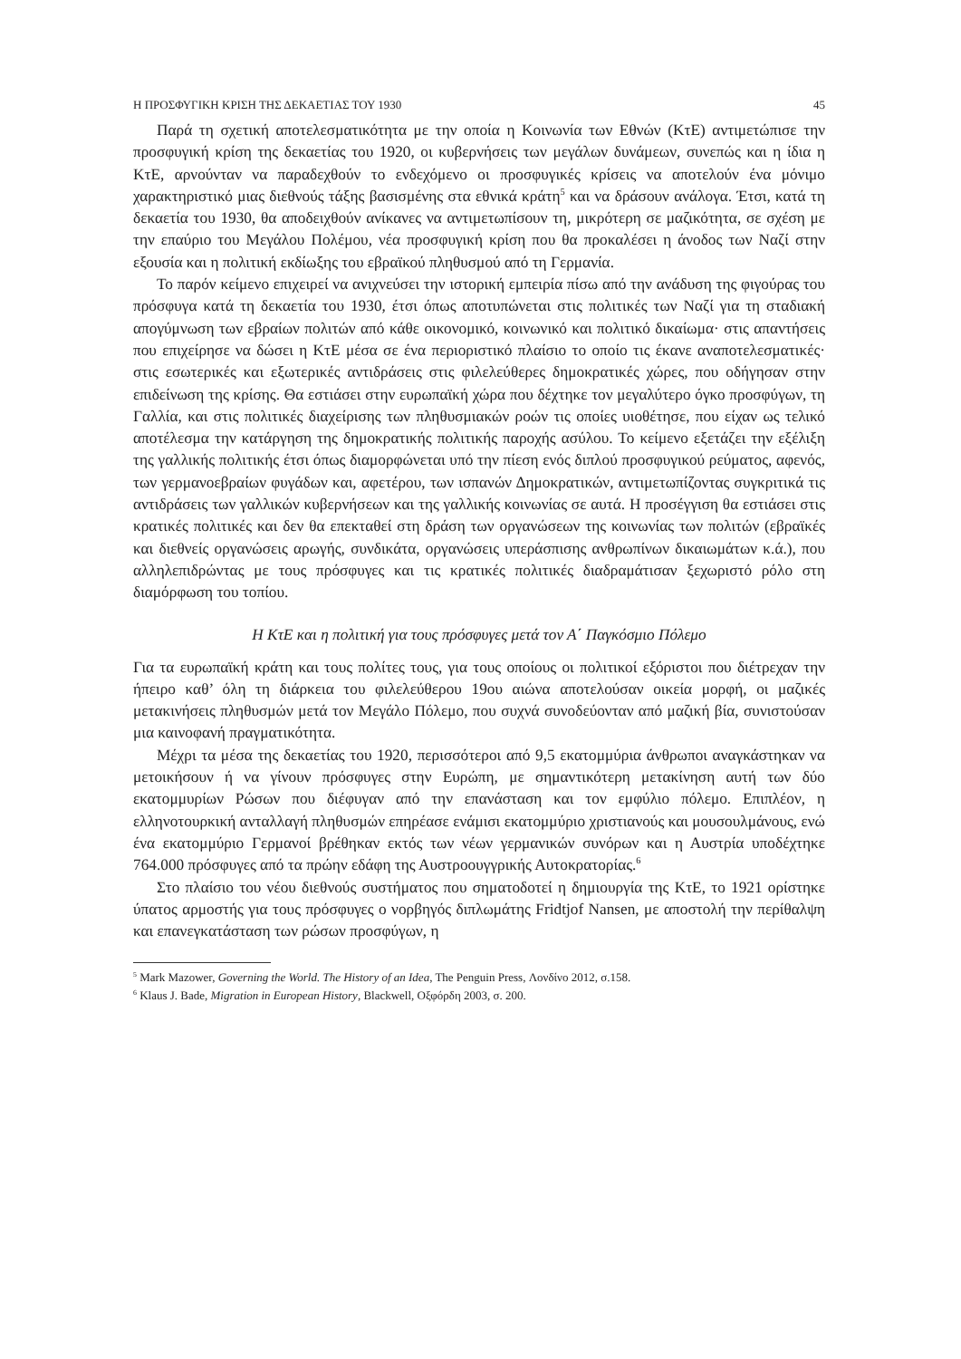Η ΠΡΟΣΦΥΓΙΚΗ ΚΡΙΣΗ ΤΗΣ ΔΕΚΑΕΤΙΑΣ ΤΟΥ 1930 45
Παρά τη σχετική αποτελεσματικότητα με την οποία η Κοινωνία των Εθνών (ΚτΕ) αντιμετώπισε την προσφυγική κρίση της δεκαετίας του 1920, οι κυβερνήσεις των μεγάλων δυνάμεων, συνεπώς και η ίδια η ΚτΕ, αρνούνταν να παραδεχθούν το ενδεχόμενο οι προσφυγικές κρίσεις να αποτελούν ένα μόνιμο χαρακτηριστικό μιας διεθνούς τάξης βασισμένης στα εθνικά κράτη<sup>5</sup> και να δράσουν ανάλογα. Έτσι, κατά τη δεκαετία του 1930, θα αποδειχθούν ανίκανες να αντιμετωπίσουν τη, μικρότερη σε μαζικότητα, σε σχέση με την επαύριο του Μεγάλου Πολέμου, νέα προσφυγική κρίση που θα προκαλέσει η άνοδος των Ναζί στην εξουσία και η πολιτική εκδίωξης του εβραϊκού πληθυσμού από τη Γερμανία.
Το παρόν κείμενο επιχειρεί να ανιχνεύσει την ιστορική εμπειρία πίσω από την ανάδυση της φιγούρας του πρόσφυγα κατά τη δεκαετία του 1930, έτσι όπως αποτυπώνεται στις πολιτικές των Ναζί για τη σταδιακή απογύμνωση των εβραίων πολιτών από κάθε οικονομικό, κοινωνικό και πολιτικό δικαίωμα· στις απαντήσεις που επιχείρησε να δώσει η ΚτΕ μέσα σε ένα περιοριστικό πλαίσιο το οποίο τις έκανε αναποτελεσματικές· στις εσωτερικές και εξωτερικές αντιδράσεις στις φιλελεύθερες δημοκρατικές χώρες, που οδήγησαν στην επιδείνωση της κρίσης. Θα εστιάσει στην ευρωπαϊκή χώρα που δέχτηκε τον μεγαλύτερο όγκο προσφύγων, τη Γαλλία, και στις πολιτικές διαχείρισης των πληθυσμιακών ροών τις οποίες υιοθέτησε, που είχαν ως τελικό αποτέλεσμα την κατάργηση της δημοκρατικής πολιτικής παροχής ασύλου. Το κείμενο εξετάζει την εξέλιξη της γαλλικής πολιτικής έτσι όπως διαμορφώνεται υπό την πίεση ενός διπλού προσφυγικού ρεύματος, αφενός, των γερμανοεβραίων φυγάδων και, αφετέρου, των ισπανών Δημοκρατικών, αντιμετωπίζοντας συγκριτικά τις αντιδράσεις των γαλλικών κυβερνήσεων και της γαλλικής κοινωνίας σε αυτά. Η προσέγγιση θα εστιάσει στις κρατικές πολιτικές και δεν θα επεκταθεί στη δράση των οργανώσεων της κοινωνίας των πολιτών (εβραϊκές και διεθνείς οργανώσεις αρωγής, συνδικάτα, οργανώσεις υπεράσπισης ανθρωπίνων δικαιωμάτων κ.ά.), που αλληλεπιδρώντας με τους πρόσφυγες και τις κρατικές πολιτικές διαδραμάτισαν ξεχωριστό ρόλο στη διαμόρφωση του τοπίου.
Η ΚτΕ και η πολιτική για τους πρόσφυγες μετά τον Α΄ Παγκόσμιο Πόλεμο
Για τα ευρωπαϊκή κράτη και τους πολίτες τους, για τους οποίους οι πολιτικοί εξόριστοι που διέτρεχαν την ήπειρο καθ’ όλη τη διάρκεια του φιλελεύθερου 19ου αιώνα αποτελούσαν οικεία μορφή, οι μαζικές μετακινήσεις πληθυσμών μετά τον Μεγάλο Πόλεμο, που συχνά συνοδεύονταν από μαζική βία, συνιστούσαν μια καινοφανή πραγματικότητα.
Μέχρι τα μέσα της δεκαετίας του 1920, περισσότεροι από 9,5 εκατομμύρια άνθρωποι αναγκάστηκαν να μετοικήσουν ή να γίνουν πρόσφυγες στην Ευρώπη, με σημαντικότερη μετακίνηση αυτή των δύο εκατομμυρίων Ρώσων που διέφυγαν από την επανάσταση και τον εμφύλιο πόλεμο. Επιπλέον, η ελληνοτουρκική ανταλλαγή πληθυσμών επηρέασε ενάμισι εκατομμύριο χριστιανούς και μουσουλμάνους, ενώ ένα εκατομμύριο Γερμανοί βρέθηκαν εκτός των νέων γερμανικών συνόρων και η Αυστρία υποδέχτηκε 764.000 πρόσφυγες από τα πρώην εδάφη της Αυστροουγγρικής Αυτοκρατορίας.<sup>6</sup>
Στο πλαίσιο του νέου διεθνούς συστήματος που σηματοδοτεί η δημιουργία της ΚτΕ, το 1921 ορίστηκε ύπατος αρμοστής για τους πρόσφυγες ο νορβηγός διπλωμάτης Fridtjof Nansen, με αποστολή την περίθαλψη και επανεγκατάσταση των ρώσων προσφύγων, η
<sup>5</sup> Mark Mazower, Governing the World. The History of an Idea, The Penguin Press, Λονδίνο 2012, σ.158.
<sup>6</sup> Klaus J. Bade, Migration in European History, Blackwell, Οξφόρδη 2003, σ. 200.